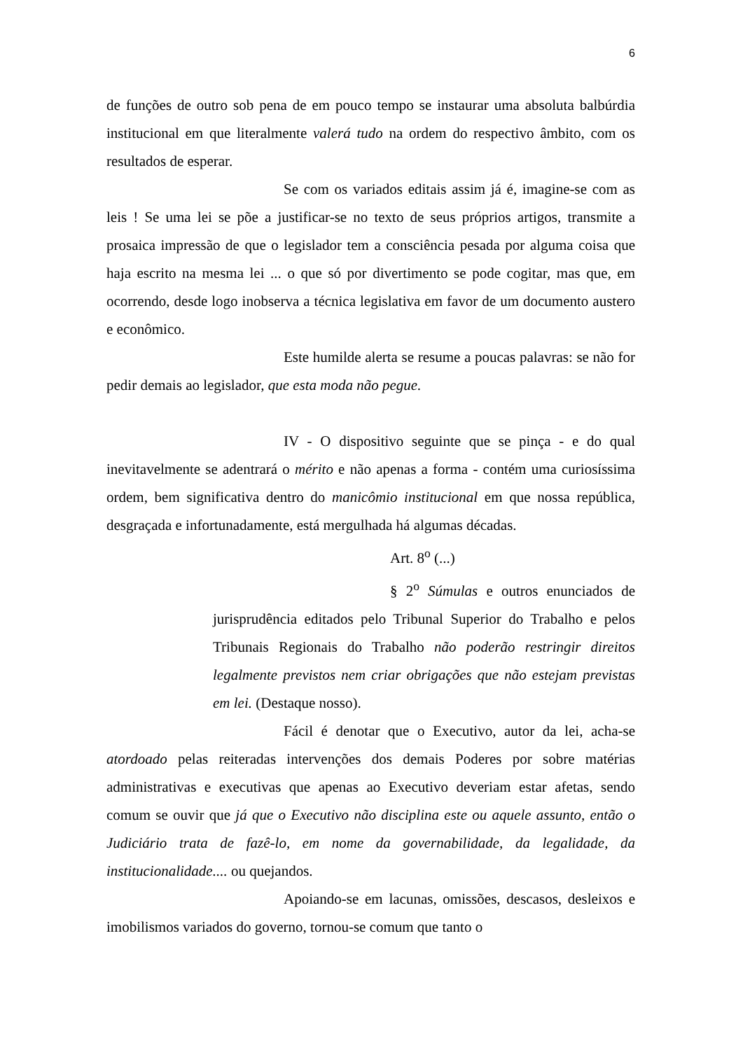6
de funções de outro sob pena de em pouco tempo se instaurar uma absoluta balbúrdia institucional em que literalmente valerá tudo na ordem do respectivo âmbito, com os resultados de esperar.
Se com os variados editais assim já é, imagine-se com as leis ! Se uma lei se põe a justificar-se no texto de seus próprios artigos, transmite a prosaica impressão de que o legislador tem a consciência pesada por alguma coisa que haja escrito na mesma lei ... o que só por divertimento se pode cogitar, mas que, em ocorrendo, desde logo inobserva a técnica legislativa em favor de um documento austero e econômico.
Este humilde alerta se resume a poucas palavras: se não for pedir demais ao legislador, que esta moda não pegue.
IV - O dispositivo seguinte que se pinça - e do qual inevitavelmente se adentrará o mérito e não apenas a forma - contém uma curiosíssima ordem, bem significativa dentro do manicômio institucional em que nossa república, desgraçada e infortunadamente, está mergulhada há algumas décadas.
Art. 8<sup>o</sup> (...)
§ 2<sup>o</sup> Súmulas e outros enunciados de jurisprudência editados pelo Tribunal Superior do Trabalho e pelos Tribunais Regionais do Trabalho não poderão restringir direitos legalmente previstos nem criar obrigações que não estejam previstas em lei. (Destaque nosso).
Fácil é denotar que o Executivo, autor da lei, acha-se atordoado pelas reiteradas intervenções dos demais Poderes por sobre matérias administrativas e executivas que apenas ao Executivo deveriam estar afetas, sendo comum se ouvir que já que o Executivo não disciplina este ou aquele assunto, então o Judiciário trata de fazê-lo, em nome da governabilidade, da legalidade, da institucionalidade.... ou quejandos.
Apoiando-se em lacunas, omissões, descasos, desleixos e imobilismos variados do governo, tornou-se comum que tanto o